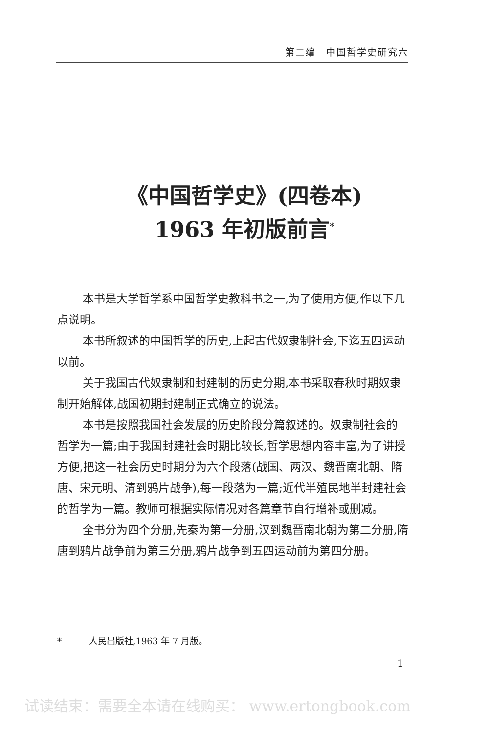第二编　中国哲学史研究六
《中国哲学史》(四卷本)
1963 年初版前言<sup>*</sup>
本书是大学哲学系中国哲学史教科书之一,为了使用方便,作以下几点说明。
本书所叙述的中国哲学的历史,上起古代奴隶制社会,下迄五四运动以前。
关于我国古代奴隶制和封建制的历史分期,本书采取春秋时期奴隶制开始解体,战国初期封建制正式确立的说法。
本书是按照我国社会发展的历史阶段分篇叙述的。奴隶制社会的哲学为一篇;由于我国封建社会时期比较长,哲学思想内容丰富,为了讲授方便,把这一社会历史时期分为六个段落(战国、两汉、魏晋南北朝、隋唐、宋元明、清到鸦片战争),每一段落为一篇;近代半殖民地半封建社会的哲学为一篇。教师可根据实际情况对各篇章节自行增补或删减。
全书分为四个分册,先秦为第一分册,汉到魏晋南北朝为第二分册,隋唐到鸦片战争前为第三分册,鸦片战争到五四运动前为第四分册。
* 人民出版社,1963 年 7 月版。
1
试读结束：需要全本请在线购买： www.ertongbook.com